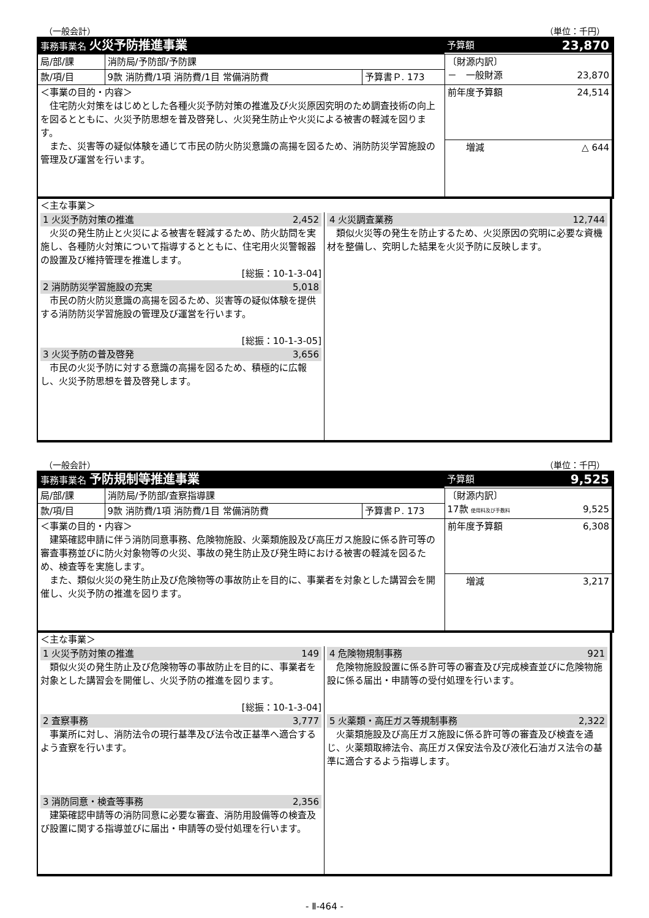（一般会計） （単位：千円）
| 事務事業名 火災予防推進事業 | | | 予算額 23,870 |
| --- | --- | --- | --- |
| 局/部/課 | 消防局/予防部/予防課 | | 〔財源内訳〕 － 一般財源 23,870 |
| 款/項/目 | 9款 消防費/1項 消防費/1目 常備消防費 | 予算書Ｐ. 173 | |
| ＜事業の目的・内容＞ 住宅防火対策をはじめとした各種火災予防対策の推進及び火災原因究明のため調査技術の向上を図るとともに、火災予防思想を普及啓発し、火災発生防止や火災による被害の軽減を図ります。 また、災害等の疑似体験を通じて市民の防火防災意識の高揚を図るため、消防防災学習施設の管理及び運営を行います。 | | | |
| | | | 前年度予算額 24,514 |
| | | | 増減 △ 644 |
| ＜主な事業＞ | |
| 1 火災予防対策の推進 2,452 火災の発生防止と火災による被害を軽減するため、防火訪問を実施し、各種防火対策について指導するとともに、住宅用火災警報器の設置及び維持管理を推進します。 [総振：10-1-3-04] 2 消防防災学習施設の充実 5,018 市民の防火防災意識の高揚を図るため、災害等の疑似体験を提供する消防防災学習施設の管理及び運営を行います。 [総振：10-1-3-05] 3 火災予防の普及啓発 3,656 市民の火災予防に対する意識の高揚を図るため、積極的に広報し、火災予防思想を普及啓発します。 | 4 火災調査業務 12,744 類似火災等の発生を防止するため、火災原因の究明に必要な資機材を整備し、究明した結果を火災予防に反映します。 |
（一般会計） （単位：千円）
| 事務事業名 予防規制等推進事業 | | | 予算額 9,525 |
| --- | --- | --- | --- |
| 局/部/課 | 消防局/予防部/査察指導課 | | 〔財源内訳〕 17款 使用料及び手数料 9,525 |
| 款/項/目 | 9款 消防費/1項 消防費/1目 常備消防費 | 予算書Ｐ. 173 | |
| ＜事業の目的・内容＞ 建築確認申請に伴う消防同意事務、危険物施設、火薬類施設及び高圧ガス施設に係る許可等の審査事務並びに防火対象物等の火災、事故の発生防止及び発生時における被害の軽減を図るため、検査等を実施します。 また、類似火災の発生防止及び危険物等の事故防止を目的に、事業者を対象とした講習会を開催し、火災予防の推進を図ります。 | | | |
| | | | 前年度予算額 6,308 |
| | | | 増減 3,217 |
| ＜主な事業＞ | |
| 1 火災予防対策の推進 149 類似火災の発生防止及び危険物等の事故防止を目的に、事業者を対象とした講習会を開催し、火災予防の推進を図ります。 [総振：10-1-3-04] 2 査察事務 3,777 事業所に対し、消防法令の現行基準及び法令改正基準へ適合するよう査察を行います。 3 消防同意・検査等事務 2,356 建築確認申請等の消防同意に必要な審査、消防用設備等の検査及び設置に関する指導並びに届出・申請等の受付処理を行います。 | 4 危険物規制事務 921 危険物施設設置に係る許可等の審査及び完成検査並びに危険物施設に係る届出・申請等の受付処理を行います。 5 火薬類・高圧ガス等規制事務 2,322 火薬類施設及び高圧ガス施設に係る許可等の審査及び検査を通じ、火薬類取締法令、高圧ガス保安法令及び液化石油ガス法令の基準に適合するよう指導します。 |
- Ⅱ-464 -